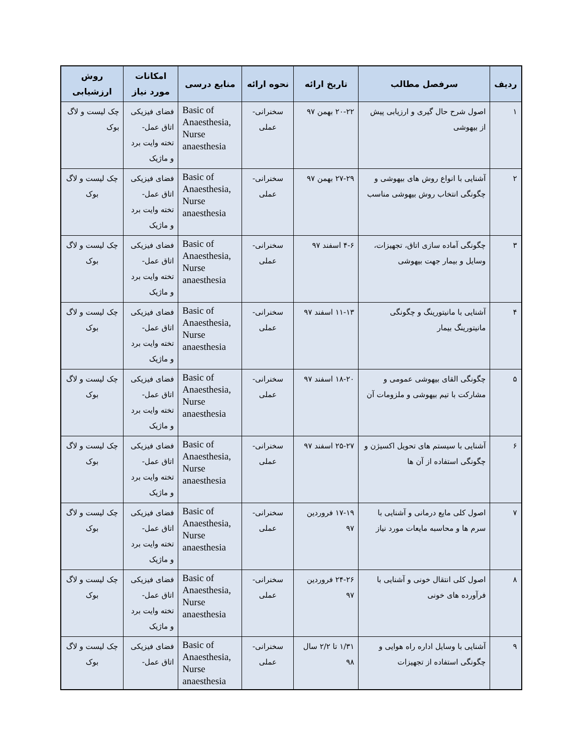| ردیف | سرفصل مطالب | تاریخ ارائه | نحوه ارائه | منابع درسی | امکانات مورد نیاز | روش ارزشیابی |
| --- | --- | --- | --- | --- | --- | --- |
| ۱ | اصول شرح حال گیری و ارزیابی پیش از بیهوشی | ۲۰-۲۲ بهمن ۹۷ | سخنرانی- عملی | Basic of Anaesthesia, Nurse anaesthesia | فضای فیزیکی اتاق عمل- تخته وایت برد و ماژیک | چک لیست و لاگ بوک |
| ۲ | آشنایی با انواع روش های بیهوشی و چگونگی انتخاب روش بیهوشی مناسب | ۲۷-۲۹ بهمن ۹۷ | سخنرانی- عملی | Basic of Anaesthesia, Nurse anaesthesia | فضای فیزیکی اتاق عمل- تخته وایت برد و ماژیک | چک لیست و لاگ بوک |
| ۳ | چگونگی آماده سازی اتاق، تجهیزات، وسایل و بیمار جهت بیهوشی | ۴-۶ اسفند ۹۷ | سخنرانی- عملی | Basic of Anaesthesia, Nurse anaesthesia | فضای فیزیکی اتاق عمل- تخته وایت برد و ماژیک | چک لیست و لاگ بوک |
| ۴ | آشنایی با مانیتورینگ و چگونگی مانیتورینگ بیمار | ۱۱-۱۳ اسفند ۹۷ | سخنرانی- عملی | Basic of Anaesthesia, Nurse anaesthesia | فضای فیزیکی اتاق عمل- تخته وایت برد و ماژیک | چک لیست و لاگ بوک |
| ۵ | چگونگی القای بیهوشی عمومی و مشارکت با تیم بیهوشی و ملزومات آن | ۱۸-۲۰ اسفند ۹۷ | سخنرانی- عملی | Basic of Anaesthesia, Nurse anaesthesia | فضای فیزیکی اتاق عمل- تخته وایت برد و ماژیک | چک لیست و لاگ بوک |
| ۶ | آشنایی با سیستم های تحویل اکسیژن و چگونگی استفاده از آن ها | ۲۵-۲۷ اسفند ۹۷ | سخنرانی- عملی | Basic of Anaesthesia, Nurse anaesthesia | فضای فیزیکی اتاق عمل- تخته وایت برد و ماژیک | چک لیست و لاگ بوک |
| ۷ | اصول کلی مایع درمانی و آشنایی با سرم ها و محاسبه مایعات مورد نیاز | ۱۷-۱۹ فروردین ۹۷ | سخنرانی- عملی | Basic of Anaesthesia, Nurse anaesthesia | فضای فیزیکی اتاق عمل- تخته وایت برد و ماژیک | چک لیست و لاگ بوک |
| ۸ | اصول کلی انتقال خونی و آشنایی با فرآورده های خونی | ۲۴-۲۶ فروردین ۹۷ | سخنرانی- عملی | Basic of Anaesthesia, Nurse anaesthesia | فضای فیزیکی اتاق عمل- تخته وایت برد و ماژیک | چک لیست و لاگ بوک |
| ۹ | آشنایی با وسایل اداره راه هوایی و چگونگی استفاده از تجهیزات | ۱/۳۱ تا ۲/۲ سال ۹۸ | سخنرانی- عملی | Basic of Anaesthesia, Nurse anaesthesia | فضای فیزیکی اتاق عمل- | چک لیست و لاگ بوک |